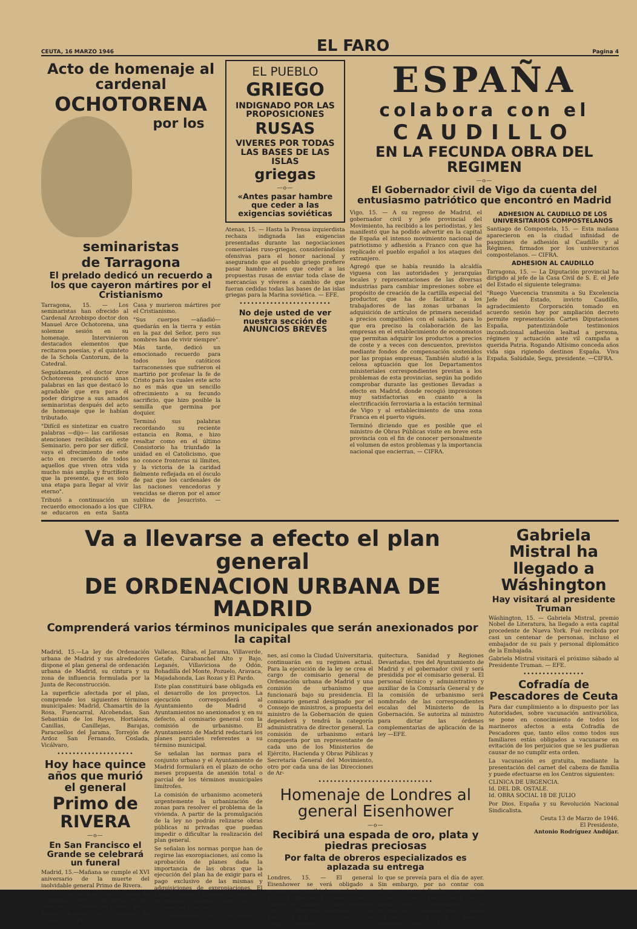CEUTA, 16 MARZO 1946 EL FARO Pagina 4
Acto de homenaje al cardenal
OCHOTORENA
por los seminaristas
de Tarragona
El prelado dedicó un recuerdo a los que cayeron mártires por el Cristianismo
Tarragona, 15. — Los seminaristas han ofrecido al Cardenal Arzobispo doctor don Manuel Arce Ochotorena, una solemne sesión en su homenaje. Intervinieron destacados elementos que recitaron poesías, y el quinteto de la Schola Cantorum, de la Catedral.
Seguidamente, el doctor Arce Ochotorena pronunció unas palabras en las que destacó lo agradable que era para él poder dirigirse a sus amados seminaristas después del acto de homenaje que le habían tributado.
"Difícil es sintetizar en cuatro palabras —dijo— las cariñosas atenciones recibidas en este Seminario, pero por ser difícil, vaya el ofrecimiento de este acto en recuerdo de todos aquellos que viven otra vida mucho más amplia y fructífera que la presente, que es solo una etapa para llegar al vivir eterno".
Tributó a continuación un recuerdo emocionado a los que se educaron en esta Santa Casa y murieron mártires por el Cristianismo.
"Sus cuerpos —añadió— quedarán en la tierra y están en la paz del Señor, pero sus nombres han de vivir siempre".
Más tarde, dedicó un emocionado recuerdo para todos los catóticos tarraconenses que sufrieron el martirio por profesar la fe de Cristo para los cuales este acto no es más que un sencillo ofrecimiento a su fecundo sacrificio, que hizo posible la semilla que germina por doquier.
Terminó sus palabras recordando su reciente estancia en Roma, e hizo resaltar como en el último Consistorio ha triunfado la unidad en el Catolicismo, que no conoce fronteras ni límites, y la victoria de la caridad fielmente reflejada en el ósculo de paz que los cardenales de las naciones vencedoras y vencidas se dieron por el amor sublime de Jesucristo. — CIFRA.
EL PUEBLO
GRIEGO
INDIGNADO POR LAS PROPOSICIONES
RUSAS
VIVERES POR TODAS LAS BASES DE LAS ISLAS
griegas
—o—
«Antes pasar hambre que ceder a las exigencias soviéticas
Atenas, 15. — Hasta la Prensa izquierdista rechaza indignada las exigencias presentadas durante las negociaciones comerciales ruso-griegas, considerándolas ofensivas para el honor nacional y asegurando que el pueblo griego prefiere pasar hambre antes que ceder a las propuestas rusas de enviar toda clase de mercancías y víveres a cambio de que fueran cedidas todas las bases de las islas griegas para la Marina soviética. — EFE.
••••••••••••••••••••••••
No deje usted de ver nuestra sección de ANUNCIOS BREVES
ESPAÑA
colabora con el
CAUDILLO
EN LA FECUNDA OBRA DEL REGIMEN
—o—
El Gobernador civil de Vigo da cuenta del entusiasmo patriótico que encontró en Madrid
Vigo, 15. — A su regreso de Madrid, el gobernador civil y jefe provincial del Movimiento, ha recibido a los periodistas, y les manifestó que ha podido advertir en la capital de España el intenso movimiento nacional de patriotismo y adhesión a Franco con que ha replicado el pueblo español a los ataques del extranjero.
Agregó que se había reunido la alcaldía viguesa con las autoridades y jerarquías locales y representaciones de las diversas industrias para cambiar impresiones sobre el propósito de creación de la cartilla especial del productor, que ha de facilitar a los trabajadores de las zonas urbanas la adquisición de artículos de primera necesidad a precios compatibles con el salario, para lo que era preciso la colaboración de las empresas en el establecimiento de economatos que permitan adquirir los productos a precios de coste y a veces con descuentos, previstos mediante fondos de compensación sostenidos por las propias empresas. También aludió a la celosa aptuación que los Departamentos ministeriales correspondientes prestan a los problemas de esta provincias, según ha podido comprobar durante las gestiones llevadas a efecto en Madrid, donde recogió impresiones muy satisfactorias en cuanto a la electrificación ferroviaria a la estación terminal de Vigo y al establecimiento de una zona Franca en el puerto vigués.
Terminó diciendo que es posible que el ministro de Obras Públicas visite en breve esta provincia con el fin de conocer personalmente el volumen de estos problemas y la importancia nacional que encierran. — CIFRA.
ADHESION AL CAUDILLO DE LOS UNIVERSITARIOS COMPOSTELANOS
Santiago de Compostela, 15. — Esta mañana aparecieron en la ciudad infinidad de pasquines de adhesión al Caudillo y al Régimen, firmados por los universitarios compostelanos. — CIFRA.
ADHESION AL CAUDILLO
Tarragona, 15. — La Diputación provincial ha dirigido al jefe de la Casa Civil de S. E. el Jefe del Estado el siguiente telegrama:
"Ruego Vuecencia transmita a Su Excelencia Jefe del Estado, invicto Caudillo, agradecimiento Corporación tomado en acuerdo sesión hoy por ampliación decreto permite representación Cartes Diputaciones España, patentizándole testimonios incondicional adhesión lealtad a persona, régimen y actuación ante vil campaña a querida Patria. Rogando Altísimo conceda años vida siga rigiendo destinos España. Viva España. Salúdale, Segu, presidente. —CIFRA.
Va a llevarse a efecto el plan general
DE ORDENACION URBANA DE MADRID
Comprenderá varios términos municipales que serán anexionados por la capital
Madrid, 15.—La ley de Ordenación urbana de Madrid y sus alrededores dispone el plan general de ordenación urbana de Madrid, su cintura y su zona de influencia formulada por la Junta de Reconstrucción.
La superficie afectada por el plan, comprende los siguientes términos municipales: Madrid, Chamartín de la Rosa, Fuencarral, Alcobendas, San Sebastián de los Reyes, Hortaleza, Canillas, Canillejas, Barajas, Paracuellos del Jarama, Torrejón de Ardoz San Fernando, Coslada, Vicálvaro,
••••••••••••••••••••
Hoy hace quince años que murió el general
Primo de RIVERA
—o—
En San Francisco el Grande se celebrará un funeral
Madrid, 15.—Mañana se cumple el XVI aniversario de la muerte del inolvidable general Primo de Rivera.
Con tal motivo, a las once y media de la mañana, habrá en la iglesia de San Francisco el Grande un funeral por el eterno descanso del Marqués de Estella. — CIFRA.
Vallecas, Ribas, el Jarama, Villaverde, Getafe, Carabanchel Alto y Bajo, Leganés, Villaviciosa de Odón, Bohadilla del Monte, Pozuelo, Aravaca, Majadahonda, Las Rozas y El Pardo.
Este plan constituirá base obligada en el desarrollo de los proyectos. La ejecución corresponderá al Ayuntamiento de Madrid o Ayuntamientos no anexionados y, en su defecto, al comisario general con la comisión de urbanismo. El Ayuntamiento de Madrid redactará los planes parciales referentes a su término municipal.
Se señalan las normas para el conjunto urbano y el Ayuntamiento de Madrid formulará en el plazo de ocho meses propuesta de anexión total o parcial de los términos municipales limítrofes.
La comisión de urbanismo acometerá urgentemente la urbanización de zonas para resolver el problema de la vivienda. A partir de la promulgación de la ley no podrán relizarse obras públicas ni privadas que puedan impedir o dificultar la realización del plan general.
Se señalan los normas porque han de regirse las exoropiaciones, así como la aprobación de planes dada la importancia de las obras que la ejecución del plan ha de exigir para el pago exclusivo de las mismas y adquisiciones de expropiaciones. El Estado otorgará durante 20 años una subvención mínima anual de 23 millones de pesetas.
La canalización del Manzanares y urbanización de sus márge-
nes, así como la Ciudad Universitaria, continuarán en su regimen actual. Para la ejecución de la ley se crea el cargo de comisario general de Ordenación urbana de Madrid y una comisión de urbanismo que funcionará bajo su presidencia. El comisario general designado por el Consejo de ministros, a propuesta del ministro de la Gobernación de quien dependerá y tendrá la categoría administrativa de director general. La comisión de urbanismo estará compuesta por un representante de cada uno de los Ministerios de Ejército, Hacienda y Obras Públicas y Secretaría General del Movimiento, otro por cada una de las Direcciones de Ar-
quitectura, Sanidad y Regiones Devastadas, tres del Ayuntamiento de Madrid y el gobernador civil y será presidida por el comisario general. El personal técnico y administrativo y auxiliar de la Comisaría General y de la comisión de urbanismo será nombrado de las correspondientes escalas del Ministerio de la Gobernación. Se autoriza al ministro para dictar las órdenes complementarias de aplicación de la ley —EFE.
••••••••••••••••••••••••••••••
Homenaje de Londres al general Eisenhower
—o—
Recibirá una espada de oro, plata y piedras preciosas
Por falta de obreros especializados es aplazada su entrega
Londres, 15. — El general Eisenhower se verá obligado a esperar para recibir la espada de oro, plata y piedras preciosas que la ciudad de Londres quiere regalarle por su dirección acertada de la guerra, a que esté terminada dicha magnífica espada,
lo que se preveía para el día de ayer. Sin embargo, por no contar con obreros especializados en estos trabajos, habrá que esperar varios meses para la ceremonia de la entrega de la espada que la capital inglesa ofrece al general norteamericano.—EFE.
Gabriela Mistral ha llegado a Wáshington
Hay visitará al presidente Truman
Wáshington, 15. — Gabriela Mistral, premio Nobel de Literatura, ha llegado a esta capital procedente de Nueva York. Fué recibida por casi un centenar de personas, incluso el embajador de su país y personal diplomático de la Embajada.
Gabriela Mistral visitará el próximo sábado al Presidente Truman. — EFE.
••••••••••••••••
Cofradía de Pescadores de Ceuta
Para dar cumplimiento a lo dispuesto por las Autoridades, sobre vacunación antivariólica, se pone en conocimiento de todos los marineros afectos a esta Cofradía de Pescadores que, tanto ellos como todos sus familiares están obligados a vacunarse en evitación de los perjuicios que se les pudieran causar de no cumplir esta orden.
La vacunación es gratuita, mediante la presentación del carnet del cabeza de familia y puede efectuarse en los Centros siguientes:
CLINICA DE URGENCIA.
Id. DEL DR. OSTALE.
Id. OBRA SOCIAL 18 DE JULIO
Por Dios, España y su Revolución Nacional Sindicalista.
Ceuta 13 de Marzo de 1946.
El Presidente,
Antonio Rodríguez Andújar.